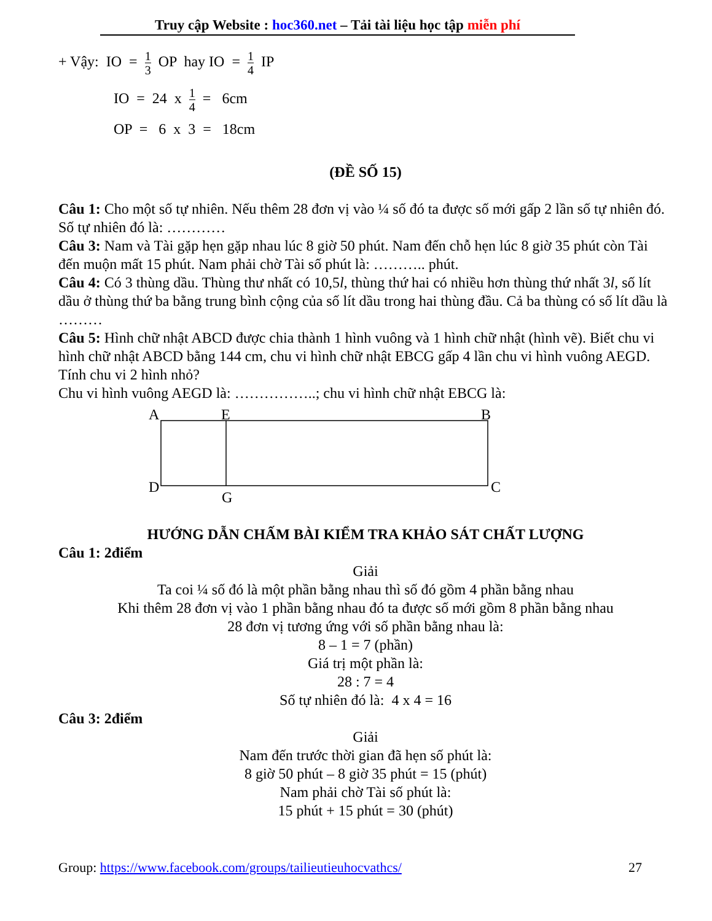Truy cập Website : hoc360.net – Tải tài liệu học tập miễn phí
+ Vậy: IO = 1 3 OP hay IO = 1 4 IP
IO = 24 x 1 4 = 6cm
OP = 6 x 3 = 18cm
(ĐỀ SỐ 15)
Câu 1: Cho một số tự nhiên. Nếu thêm 28 đơn vị vào ¼ số đó ta được số mới gấp 2 lần số tự nhiên đó. Số tự nhiên đó là: …………
Câu 3: Nam và Tài gặp hẹn gặp nhau lúc 8 giờ 50 phút. Nam đến chỗ hẹn lúc 8 giờ 35 phút còn Tài đến muộn mất 15 phút. Nam phải chờ Tài số phút là: ……….. phút.
Câu 4: Có 3 thùng dầu. Thùng thư nhất có 10,5l, thùng thứ hai có nhiều hơn thùng thứ nhất 3l, số lít dầu ở thùng thứ ba bằng trung bình cộng của số lít dầu trong hai thùng đầu. Cả ba thùng có số lít dầu là ………
Câu 5: Hình chữ nhật ABCD được chia thành 1 hình vuông và 1 hình chữ nhật (hình vẽ). Biết chu vi hình chữ nhật ABCD bằng 144 cm, chu vi hình chữ nhật EBCG gấp 4 lần chu vi hình vuông AEGD. Tính chu vi 2 hình nhỏ?
Chu vi hình vuông AEGD là: ……………..; chu vi hình chữ nhật EBCG là:
A
E
B
D
G
C
HƯỚNG DẪN CHẤM BÀI KIỂM TRA KHẢO SÁT CHẤT LƯỢNG
Câu 1: 2điểm
Giải
Ta coi ¼ số đó là một phần bằng nhau thì số đó gồm 4 phần bằng nhau
Khi thêm 28 đơn vị vào 1 phần bằng nhau đó ta được số mới gồm 8 phần bằng nhau
28 đơn vị tương ứng với số phần bằng nhau là:
8 – 1 = 7 (phần)
Giá trị một phần là:
28 : 7 = 4
Số tự nhiên đó là: 4 x 4 = 16
Câu 3: 2điểm
Giải
Nam đến trước thời gian đã hẹn số phút là:
8 giờ 50 phút – 8 giờ 35 phút = 15 (phút)
Nam phải chờ Tài số phút là:
15 phút + 15 phút = 30 (phút)
Group: https://www.facebook.com/groups/tailieutieuhocvathcs/ 27